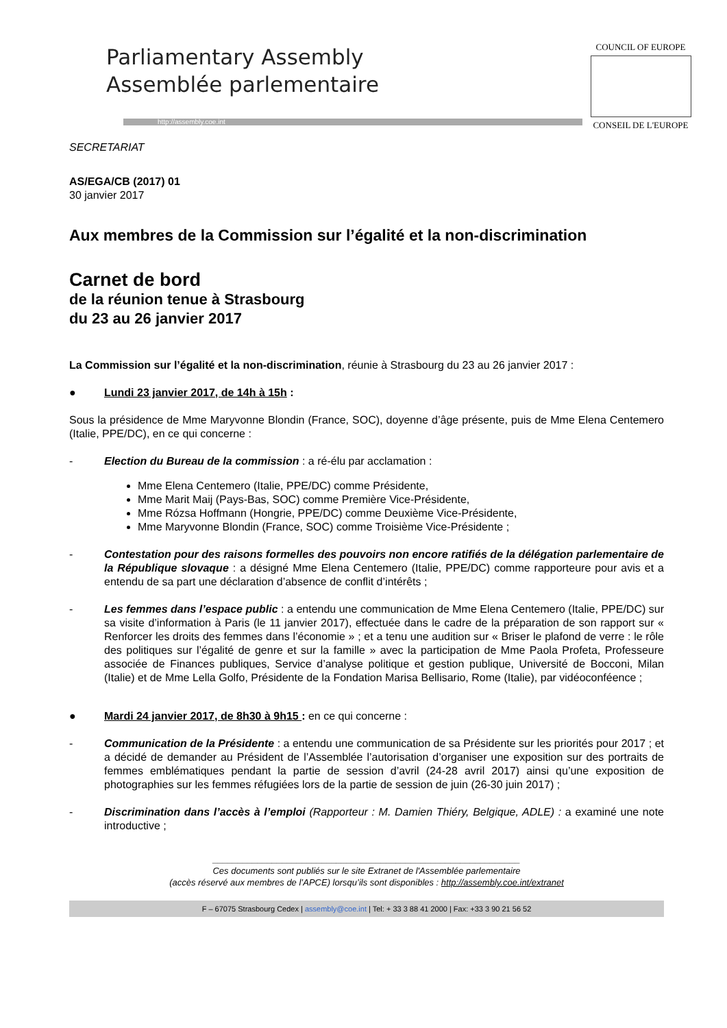Parliamentary Assembly
Assemblée parlementaire
http://assembly.coe.int
COUNCIL OF EUROPE
CONSEIL DE L'EUROPE
SECRETARIAT
AS/EGA/CB (2017) 01
30 janvier 2017
Aux membres de la Commission sur l’égalité et la non-discrimination
Carnet de bord
de la réunion tenue à Strasbourg
du 23 au 26 janvier 2017
La Commission sur l’égalité et la non-discrimination, réunie à Strasbourg du 23 au 26 janvier 2017 :
● Lundi 23 janvier 2017, de 14h à 15h :
Sous la présidence de Mme Maryvonne Blondin (France, SOC), doyenne d’âge présente, puis de Mme Elena Centemero (Italie, PPE/DC), en ce qui concerne :
- Election du Bureau de la commission : a ré-élu par acclamation :
Mme Elena Centemero (Italie, PPE/DC) comme Présidente,
Mme Marit Maij (Pays-Bas, SOC) comme Première Vice-Présidente,
Mme Rózsa Hoffmann (Hongrie, PPE/DC) comme Deuxième Vice-Présidente,
Mme Maryvonne Blondin (France, SOC) comme Troisième Vice-Présidente ;
- Contestation pour des raisons formelles des pouvoirs non encore ratifiés de la délégation parlementaire de la République slovaque : a désigné Mme Elena Centemero (Italie, PPE/DC) comme rapporteure pour avis et a entendu de sa part une déclaration d’absence de conflit d’intérêts ;
- Les femmes dans l’espace public : a entendu une communication de Mme Elena Centemero (Italie, PPE/DC) sur sa visite d’information à Paris (le 11 janvier 2017), effectuée dans le cadre de la préparation de son rapport sur « Renforcer les droits des femmes dans l’économie » ; et a tenu une audition sur « Briser le plafond de verre : le rôle des politiques sur l’égalité de genre et sur la famille » avec la participation de Mme Paola Profeta, Professeure associée de Finances publiques, Service d’analyse politique et gestion publique, Université de Bocconi, Milan (Italie) et de Mme Lella Golfo, Présidente de la Fondation Marisa Bellisario, Rome (Italie), par vidéoconféence ;
● Mardi 24 janvier 2017, de 8h30 à 9h15 : en ce qui concerne :
- Communication de la Présidente : a entendu une communication de sa Présidente sur les priorités pour 2017 ; et a décidé de demander au Président de l’Assemblée l’autorisation d’organiser une exposition sur des portraits de femmes emblématiques pendant la partie de session d’avril (24-28 avril 2017) ainsi qu’une exposition de photographies sur les femmes réfugiées lors de la partie de session de juin (26-30 juin 2017) ;
- Discrimination dans l’accès à l’emploi (Rapporteur : M. Damien Thiéry, Belgique, ADLE) : a examiné une note introductive ;
______________________________________________________________
Ces documents sont publiés sur le site Extranet de l'Assemblée parlementaire
(accès réservé aux membres de l’APCE) lorsqu’ils sont disponibles : http://assembly.coe.int/extranet
F – 67075 Strasbourg Cedex | assembly@coe.int | Tel: + 33 3 88 41 2000 | Fax: +33 3 90 21 56 52